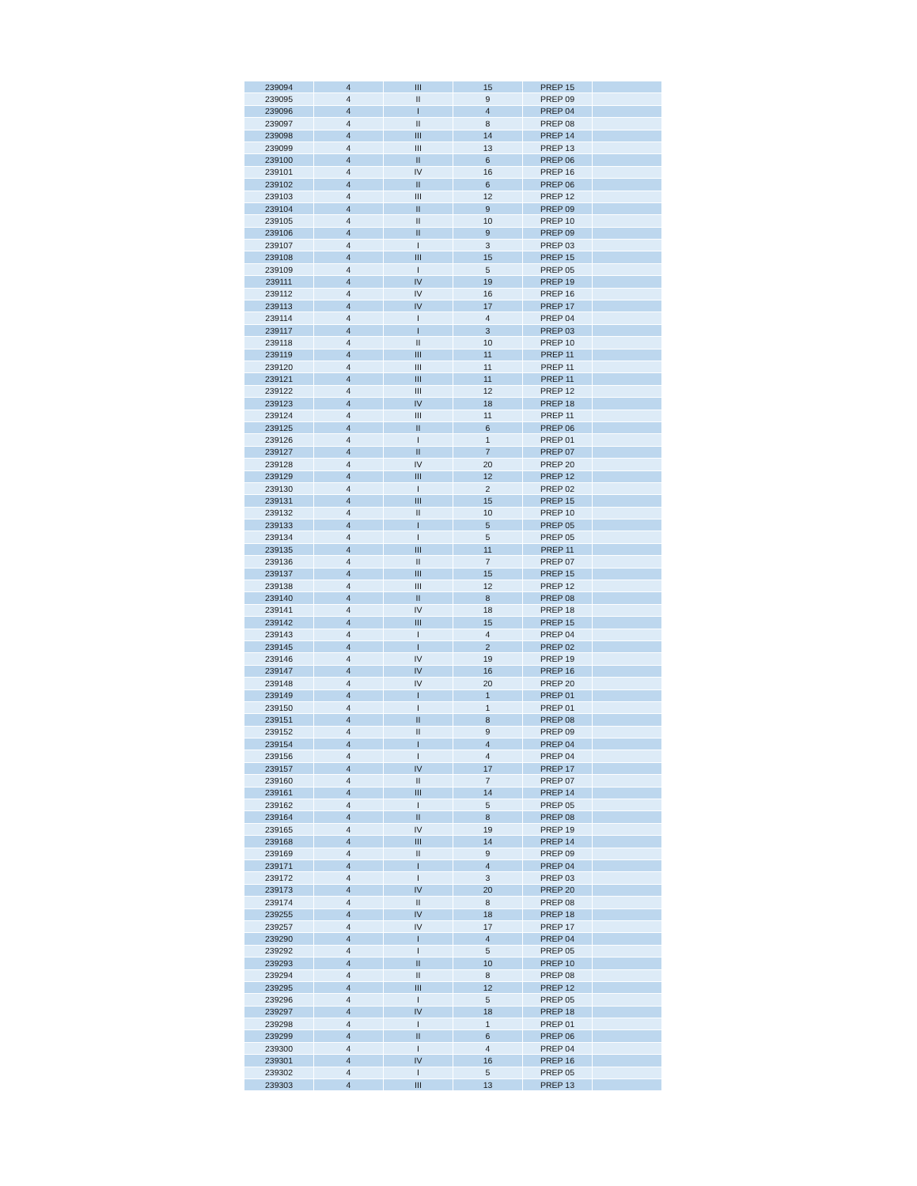| 239094 | 4 | III | 15 | PREP 15 | |
| 239095 | 4 | II | 9 | PREP 09 | |
| 239096 | 4 | I | 4 | PREP 04 | |
| 239097 | 4 | II | 8 | PREP 08 | |
| 239098 | 4 | III | 14 | PREP 14 | |
| 239099 | 4 | III | 13 | PREP 13 | |
| 239100 | 4 | II | 6 | PREP 06 | |
| 239101 | 4 | IV | 16 | PREP 16 | |
| 239102 | 4 | II | 6 | PREP 06 | |
| 239103 | 4 | III | 12 | PREP 12 | |
| 239104 | 4 | II | 9 | PREP 09 | |
| 239105 | 4 | II | 10 | PREP 10 | |
| 239106 | 4 | II | 9 | PREP 09 | |
| 239107 | 4 | I | 3 | PREP 03 | |
| 239108 | 4 | III | 15 | PREP 15 | |
| 239109 | 4 | I | 5 | PREP 05 | |
| 239111 | 4 | IV | 19 | PREP 19 | |
| 239112 | 4 | IV | 16 | PREP 16 | |
| 239113 | 4 | IV | 17 | PREP 17 | |
| 239114 | 4 | I | 4 | PREP 04 | |
| 239117 | 4 | I | 3 | PREP 03 | |
| 239118 | 4 | II | 10 | PREP 10 | |
| 239119 | 4 | III | 11 | PREP 11 | |
| 239120 | 4 | III | 11 | PREP 11 | |
| 239121 | 4 | III | 11 | PREP 11 | |
| 239122 | 4 | III | 12 | PREP 12 | |
| 239123 | 4 | IV | 18 | PREP 18 | |
| 239124 | 4 | III | 11 | PREP 11 | |
| 239125 | 4 | II | 6 | PREP 06 | |
| 239126 | 4 | I | 1 | PREP 01 | |
| 239127 | 4 | II | 7 | PREP 07 | |
| 239128 | 4 | IV | 20 | PREP 20 | |
| 239129 | 4 | III | 12 | PREP 12 | |
| 239130 | 4 | I | 2 | PREP 02 | |
| 239131 | 4 | III | 15 | PREP 15 | |
| 239132 | 4 | II | 10 | PREP 10 | |
| 239133 | 4 | I | 5 | PREP 05 | |
| 239134 | 4 | I | 5 | PREP 05 | |
| 239135 | 4 | III | 11 | PREP 11 | |
| 239136 | 4 | II | 7 | PREP 07 | |
| 239137 | 4 | III | 15 | PREP 15 | |
| 239138 | 4 | III | 12 | PREP 12 | |
| 239140 | 4 | II | 8 | PREP 08 | |
| 239141 | 4 | IV | 18 | PREP 18 | |
| 239142 | 4 | III | 15 | PREP 15 | |
| 239143 | 4 | I | 4 | PREP 04 | |
| 239145 | 4 | I | 2 | PREP 02 | |
| 239146 | 4 | IV | 19 | PREP 19 | |
| 239147 | 4 | IV | 16 | PREP 16 | |
| 239148 | 4 | IV | 20 | PREP 20 | |
| 239149 | 4 | I | 1 | PREP 01 | |
| 239150 | 4 | I | 1 | PREP 01 | |
| 239151 | 4 | II | 8 | PREP 08 | |
| 239152 | 4 | II | 9 | PREP 09 | |
| 239154 | 4 | I | 4 | PREP 04 | |
| 239156 | 4 | I | 4 | PREP 04 | |
| 239157 | 4 | IV | 17 | PREP 17 | |
| 239160 | 4 | II | 7 | PREP 07 | |
| 239161 | 4 | III | 14 | PREP 14 | |
| 239162 | 4 | I | 5 | PREP 05 | |
| 239164 | 4 | II | 8 | PREP 08 | |
| 239165 | 4 | IV | 19 | PREP 19 | |
| 239168 | 4 | III | 14 | PREP 14 | |
| 239169 | 4 | II | 9 | PREP 09 | |
| 239171 | 4 | I | 4 | PREP 04 | |
| 239172 | 4 | I | 3 | PREP 03 | |
| 239173 | 4 | IV | 20 | PREP 20 | |
| 239174 | 4 | II | 8 | PREP 08 | |
| 239255 | 4 | IV | 18 | PREP 18 | |
| 239257 | 4 | IV | 17 | PREP 17 | |
| 239290 | 4 | I | 4 | PREP 04 | |
| 239292 | 4 | I | 5 | PREP 05 | |
| 239293 | 4 | II | 10 | PREP 10 | |
| 239294 | 4 | II | 8 | PREP 08 | |
| 239295 | 4 | III | 12 | PREP 12 | |
| 239296 | 4 | I | 5 | PREP 05 | |
| 239297 | 4 | IV | 18 | PREP 18 | |
| 239298 | 4 | I | 1 | PREP 01 | |
| 239299 | 4 | II | 6 | PREP 06 | |
| 239300 | 4 | I | 4 | PREP 04 | |
| 239301 | 4 | IV | 16 | PREP 16 | |
| 239302 | 4 | I | 5 | PREP 05 | |
| 239303 | 4 | III | 13 | PREP 13 | |